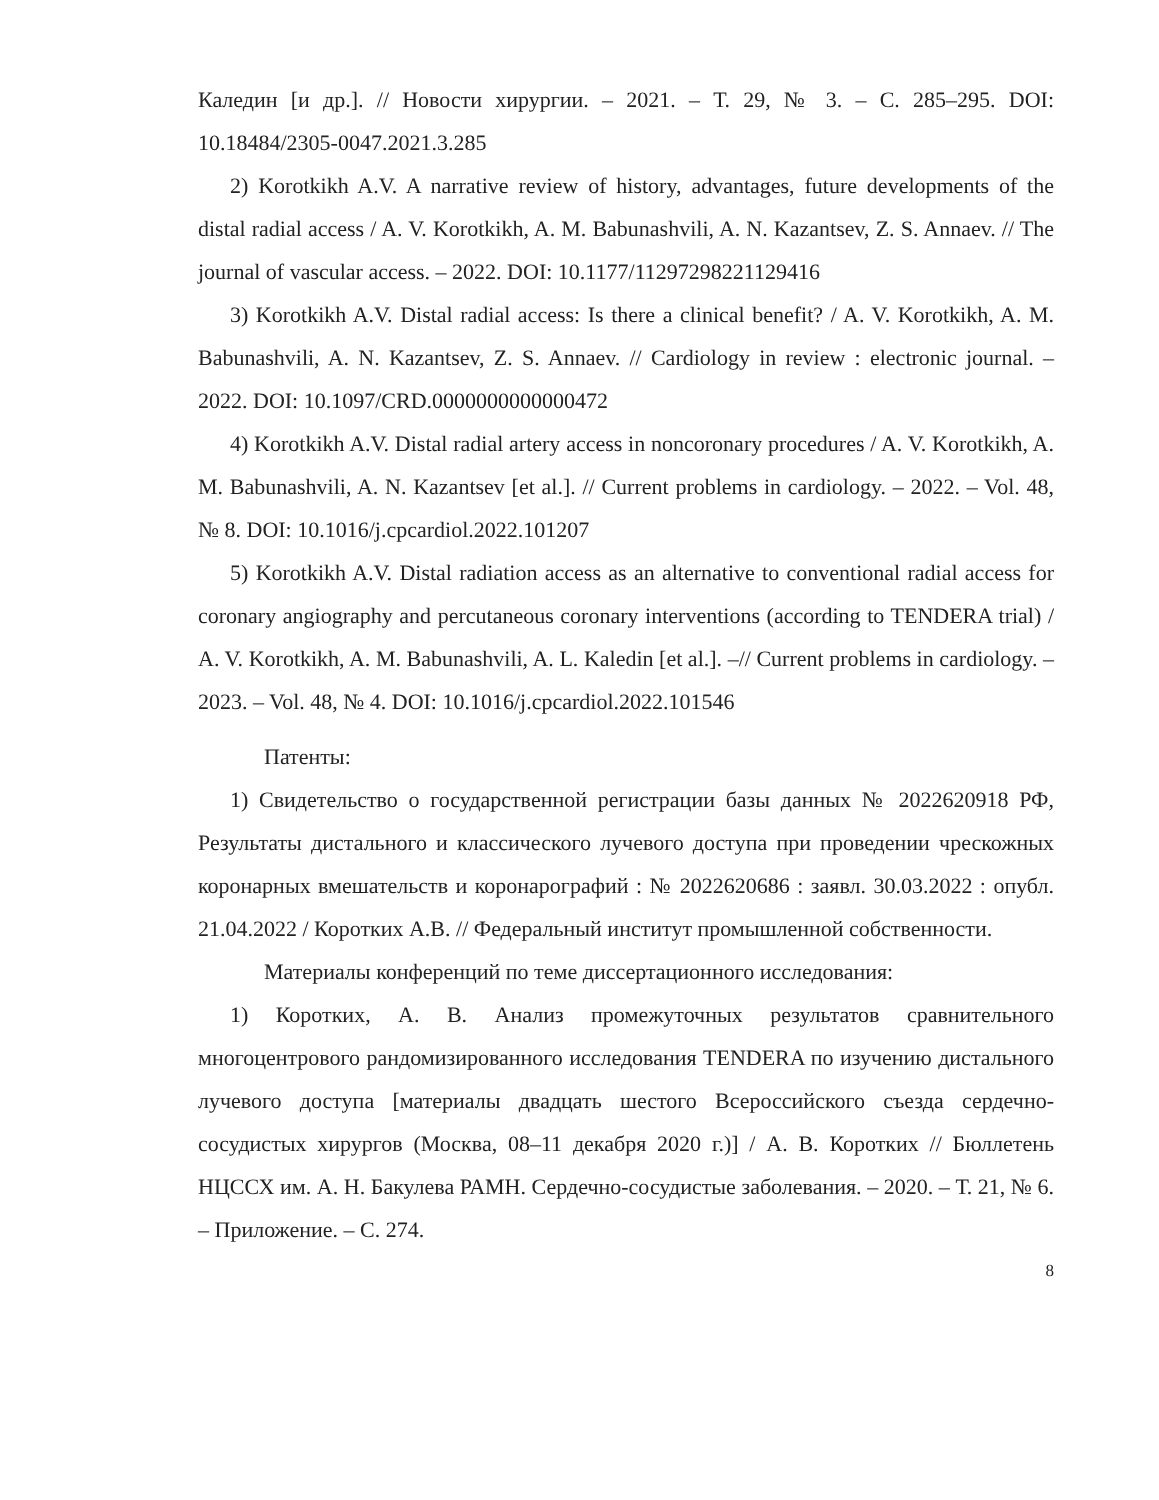Каледин [и др.]. // Новости хирургии. – 2021. – Т. 29, № 3. – С. 285–295. DOI: 10.18484/2305-0047.2021.3.285
2) Korotkikh A.V. A narrative review of history, advantages, future developments of the distal radial access / A. V. Korotkikh, A. M. Babunashvili, A. N. Kazantsev, Z. S. Annaev. // The journal of vascular access. – 2022. DOI: 10.1177/11297298221129416
3) Korotkikh A.V. Distal radial access: Is there a clinical benefit? / A. V. Korotkikh, A. M. Babunashvili, A. N. Kazantsev, Z. S. Annaev. // Cardiology in review : electronic journal. – 2022. DOI: 10.1097/CRD.0000000000000472
4) Korotkikh A.V. Distal radial artery access in noncoronary procedures / A. V. Korotkikh, A. M. Babunashvili, A. N. Kazantsev [et al.]. // Current problems in cardiology. – 2022. – Vol. 48, № 8. DOI: 10.1016/j.cpcardiol.2022.101207
5) Korotkikh A.V. Distal radiation access as an alternative to conventional radial access for coronary angiography and percutaneous coronary interventions (according to TENDERA trial) / A. V. Korotkikh, A. M. Babunashvili, A. L. Kaledin [et al.]. –// Current problems in cardiology. – 2023. – Vol. 48, № 4. DOI: 10.1016/j.cpcardiol.2022.101546
Патенты:
1) Свидетельство о государственной регистрации базы данных № 2022620918 РФ, Результаты дистального и классического лучевого доступа при проведении чрескожных коронарных вмешательств и коронарографий : № 2022620686 : заявл. 30.03.2022 : опубл. 21.04.2022 / Коротких А.В. // Федеральный институт промышленной собственности.
Материалы конференций по теме диссертационного исследования:
1) Коротких, А. В. Анализ промежуточных результатов сравнительного многоцентрового рандомизированного исследования TENDERA по изучению дистального лучевого доступа [материалы двадцать шестого Всероссийского съезда сердечно-сосудистых хирургов (Москва, 08–11 декабря 2020 г.)] / А. В. Коротких // Бюллетень НЦССХ им. А. Н. Бакулева РАМН. Сердечно-сосудистые заболевания. – 2020. – Т. 21, № 6. – Приложение. – С. 274.
8